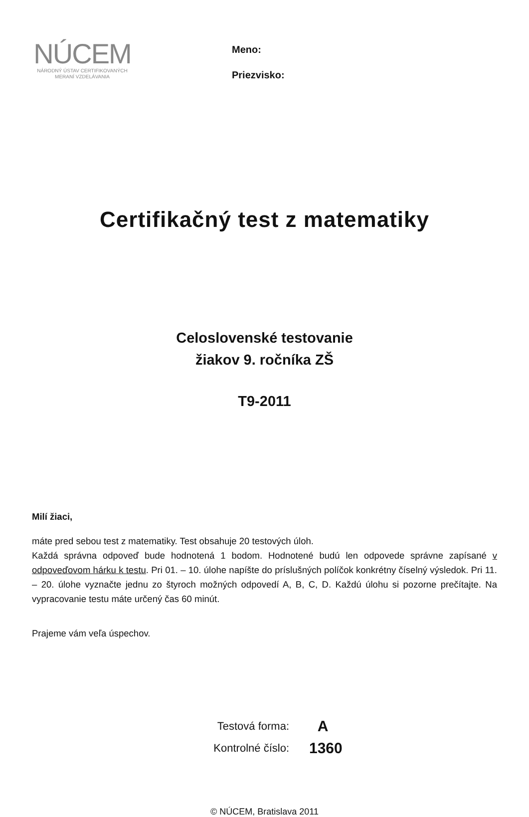NÚCEM
NÁRODNÝ ÚSTAV CERTIFIKOVANÝCH
MERANÍ VZDELÁVANIA
Meno:
Priezvisko:
Certifikačný test z matematiky
Celoslovenské testovanie
žiakov 9. ročníka ZŠ
T9-2011
Milí žiaci,
máte pred sebou test z matematiky. Test obsahuje 20 testových úloh.
Každá správna odpoveď bude hodnotená 1 bodom. Hodnotené budú len odpovede správne zapísané v odpoveďovom hárku k testu. Pri 01. – 10. úlohe napíšte do príslušných políčok konkrétny číselný výsledok. Pri 11. – 20. úlohe vyznačte jednu zo štyroch možných odpovedí A, B, C, D. Každú úlohu si pozorne prečítajte. Na vypracovanie testu máte určený čas 60 minút.
Prajeme vám veľa úspechov.
Testová forma: A
Kontrolné číslo: 1360
© NÚCEM, Bratislava 2011